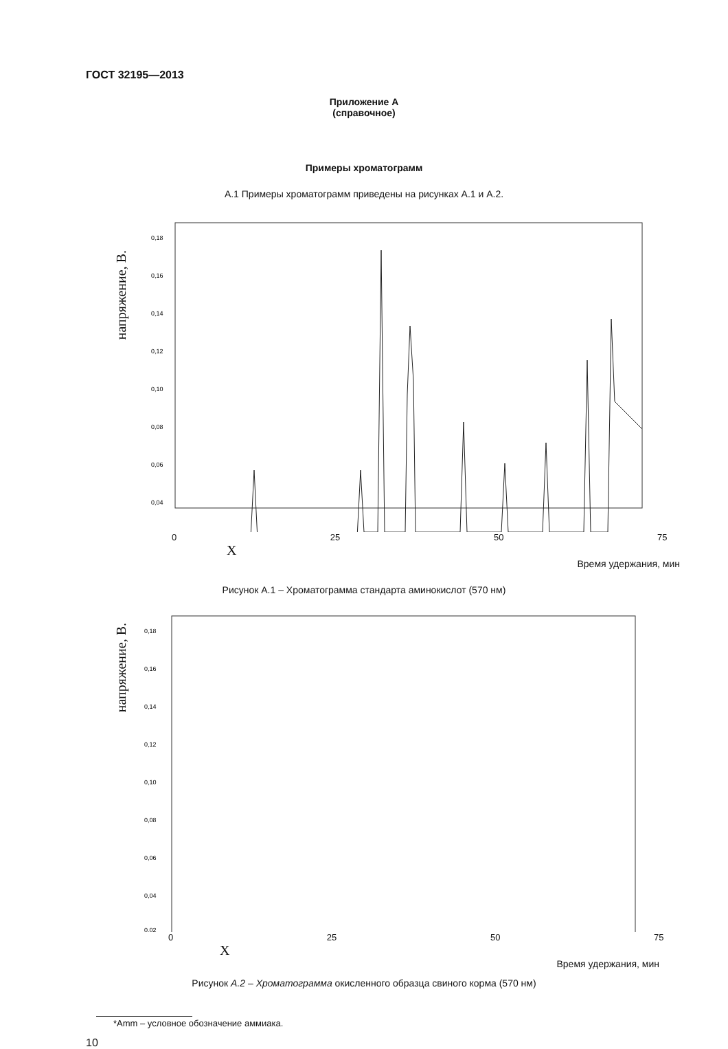ГОСТ 32195—2013
Приложение А
(справочное)
Примеры хроматограмм
А.1 Примеры хроматограмм приведены на рисунках А.1 и А.2.
напряжение, В.
0,18
0,16
0,14
0,12
0,10
0,08
0,06
0,04
0 25 50 75 X
Время удержания, мин
Рисунок А.1 – Хроматограмма стандарта аминокислот (570 нм)
напряжение, В.
0,18
0,16
0,14
0,12
0,10
0,08
0,06
0,04
0,02
0 25 50 75 X
Время удержания, мин
Рисунок А.2 – Хроматограмма окисленного образца свиного корма (570 нм)
*Amm – условное обозначение аммиака.
10